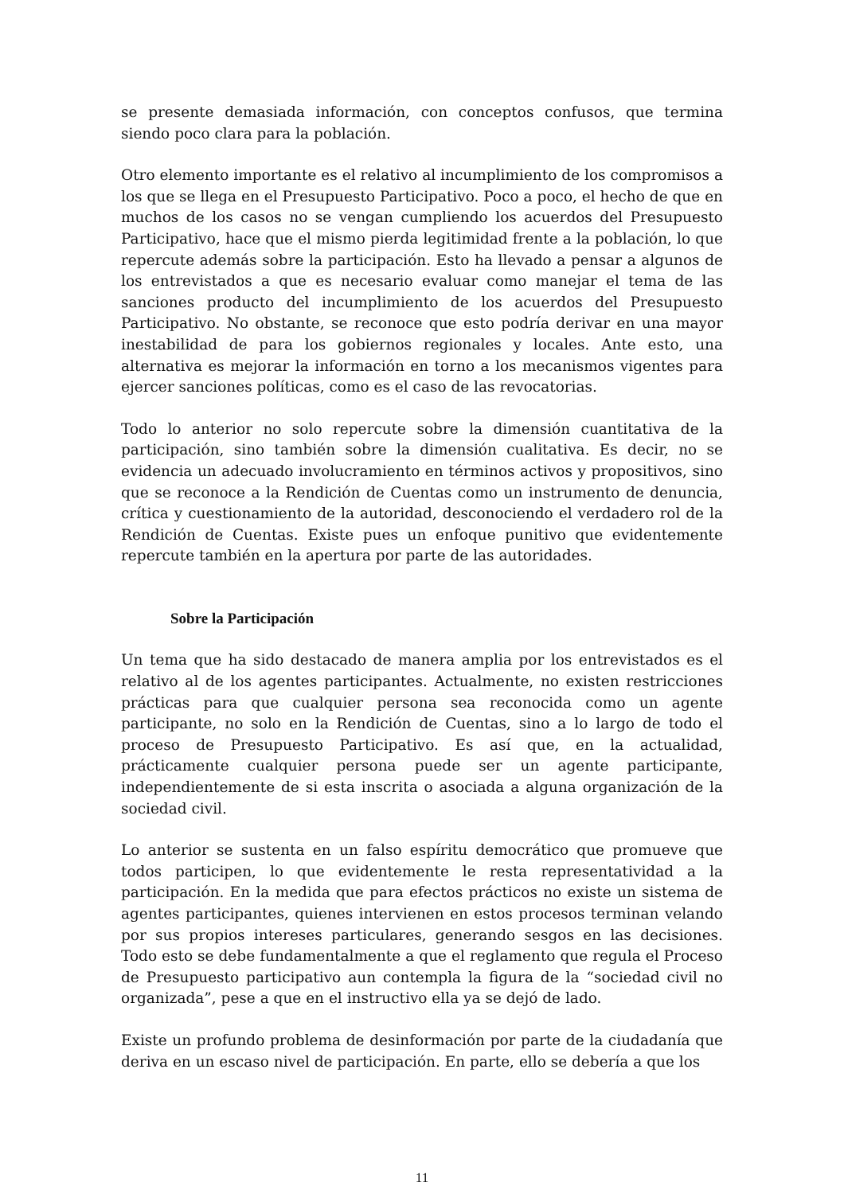se presente demasiada información, con conceptos confusos, que termina siendo poco clara para la población.
Otro elemento importante es el relativo al incumplimiento de los compromisos a los que se llega en el Presupuesto Participativo. Poco a poco, el hecho de que en muchos de los casos no se vengan cumpliendo los acuerdos del Presupuesto Participativo, hace que el mismo pierda legitimidad frente a la población, lo que repercute además sobre la participación. Esto ha llevado a pensar a algunos de los entrevistados a que es necesario evaluar como manejar el tema de las sanciones producto del incumplimiento de los acuerdos del Presupuesto Participativo. No obstante, se reconoce que esto podría derivar en una mayor inestabilidad de para los gobiernos regionales y locales. Ante esto, una alternativa es mejorar la información en torno a los mecanismos vigentes para ejercer sanciones políticas, como es el caso de las revocatorias.
Todo lo anterior no solo repercute sobre la dimensión cuantitativa de la participación, sino también sobre la dimensión cualitativa. Es decir, no se evidencia un adecuado involucramiento en términos activos y propositivos, sino que se reconoce a la Rendición de Cuentas como un instrumento de denuncia, crítica y cuestionamiento de la autoridad, desconociendo el verdadero rol de la Rendición de Cuentas. Existe pues un enfoque punitivo que evidentemente repercute también en la apertura por parte de las autoridades.
Sobre la Participación
Un tema que ha sido destacado de manera amplia por los entrevistados es el relativo al de los agentes participantes. Actualmente, no existen restricciones prácticas para que cualquier persona sea reconocida como un agente participante, no solo en la Rendición de Cuentas, sino a lo largo de todo el proceso de Presupuesto Participativo. Es así que, en la actualidad, prácticamente cualquier persona puede ser un agente participante, independientemente de si esta inscrita o asociada a alguna organización de la sociedad civil.
Lo anterior se sustenta en un falso espíritu democrático que promueve que todos participen, lo que evidentemente le resta representatividad a la participación. En la medida que para efectos prácticos no existe un sistema de agentes participantes, quienes intervienen en estos procesos terminan velando por sus propios intereses particulares, generando sesgos en las decisiones. Todo esto se debe fundamentalmente a que el reglamento que regula el Proceso de Presupuesto participativo aun contempla la figura de la “sociedad civil no organizada”, pese a que en el instructivo ella ya se dejó de lado.
Existe un profundo problema de desinformación por parte de la ciudadanía que deriva en un escaso nivel de participación. En parte, ello se debería a que los
11